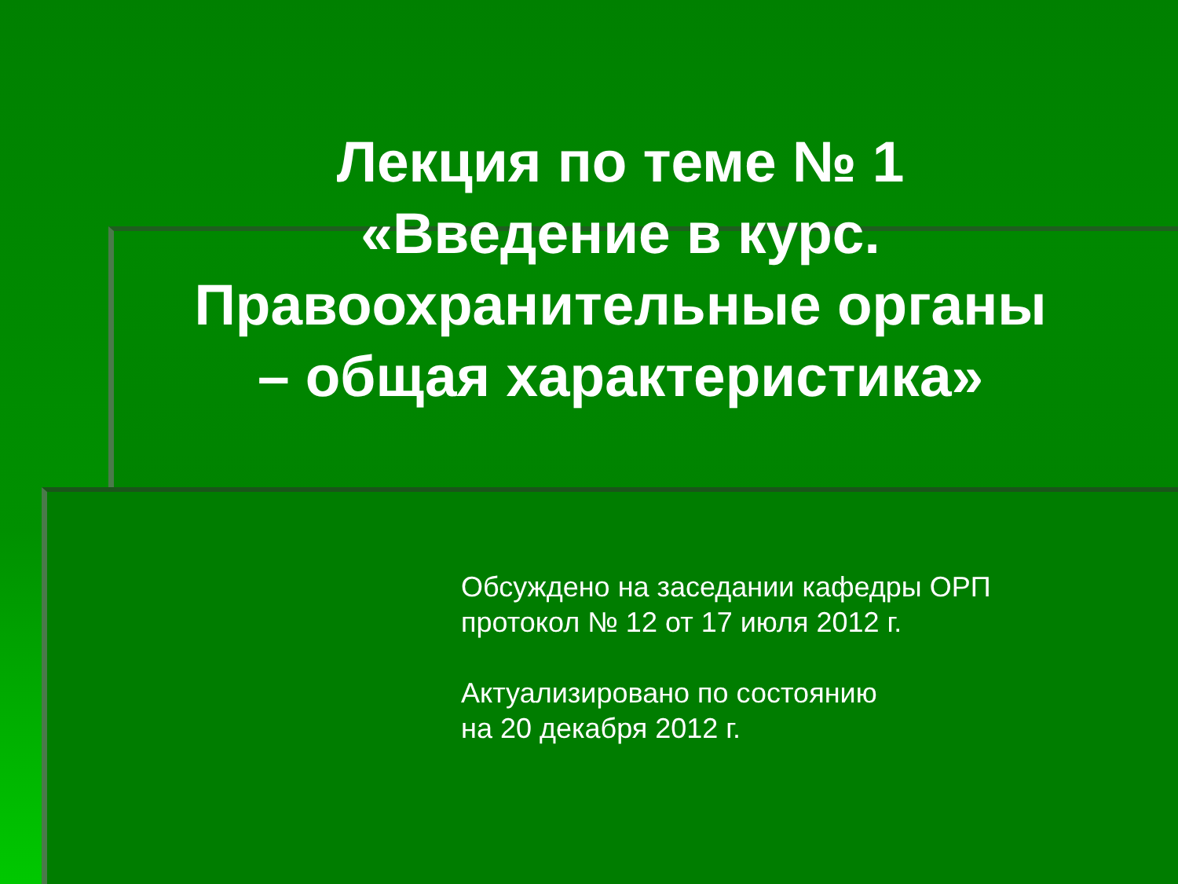Лекция по теме № 1
«Введение в курс.
Правоохранительные органы
– общая характеристика»
Обсуждено на заседании кафедры ОРП
протокол № 12 от 17 июля 2012 г.
Актуализировано по состоянию
на 20 декабря 2012 г.